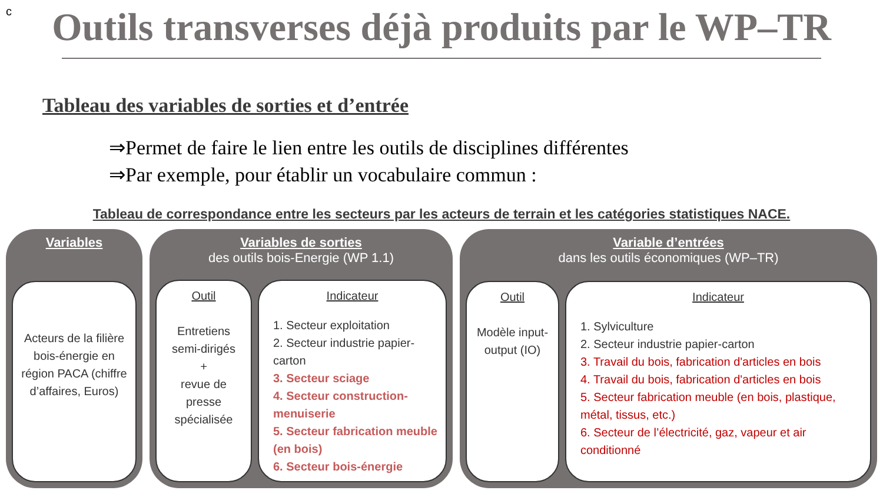c
Outils transverses déjà produits par le WP–TR
Tableau des variables de sorties et d’entrée
⇒Permet de faire le lien entre les outils de disciplines différentes
⇒Par exemple, pour établir un vocabulaire commun :
Tableau de correspondance entre les secteurs par les acteurs de terrain et les catégories statistiques NACE.
Variables
Acteurs de la filière bois-énergie en région PACA (chiffre d’affaires, Euros)
Variables de sorties
des outils bois-Energie (WP 1.1)
Outil
Entretiens semi-dirigés
+
revue de presse spécialisée
Indicateur
1. Secteur exploitation
2. Secteur industrie papier-carton
3. Secteur sciage
4. Secteur construction-menuiserie
5. Secteur fabrication meuble (en bois)
6. Secteur bois-énergie
Variable d’entrées
dans les outils économiques (WP–TR)
Outil
Modèle input-output (IO)
Indicateur
1. Sylviculture
2. Secteur industrie papier-carton
3. Travail du bois, fabrication d'articles en bois
4. Travail du bois, fabrication d'articles en bois
5. Secteur fabrication meuble (en bois, plastique, métal, tissus, etc.)
6. Secteur de l’électricité, gaz, vapeur et air conditionné